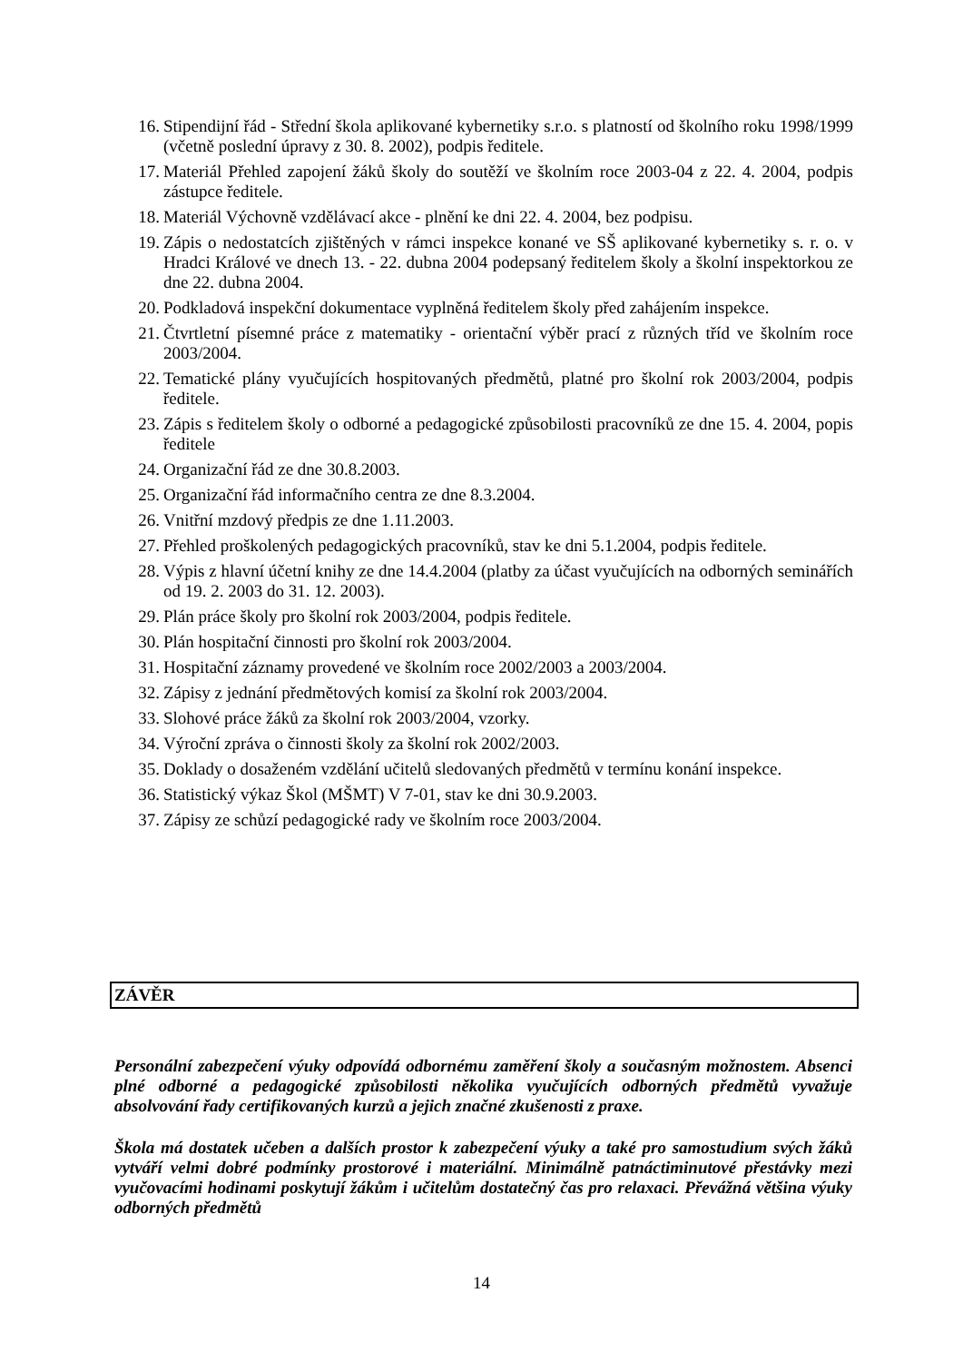16. Stipendijní řád - Střední škola aplikované kybernetiky s.r.o. s platností od školního roku 1998/1999 (včetně poslední úpravy z 30. 8. 2002), podpis ředitele.
17. Materiál Přehled zapojení žáků školy do soutěží ve školním roce 2003-04 z 22. 4. 2004, podpis zástupce ředitele.
18. Materiál Výchovně vzdělávací akce - plnění ke dni 22. 4. 2004, bez podpisu.
19. Zápis o nedostatcích zjištěných v rámci inspekce konané ve SŠ aplikované kybernetiky s. r. o. v Hradci Králové ve dnech 13. - 22. dubna 2004 podepsaný ředitelem školy a školní inspektorkou ze dne 22. dubna 2004.
20. Podkladová inspekční dokumentace vyplněná ředitelem školy před zahájením inspekce.
21. Čtvrtletní písemné práce z matematiky - orientační výběr prací z různých tříd ve školním roce 2003/2004.
22. Tematické plány vyučujících hospitovaných předmětů, platné pro školní rok 2003/2004, podpis ředitele.
23. Zápis s ředitelem školy o odborné a pedagogické způsobilosti pracovníků ze dne 15. 4. 2004, popis ředitele
24. Organizační řád ze dne 30.8.2003.
25. Organizační řád informačního centra ze dne 8.3.2004.
26. Vnitřní mzdový předpis ze dne 1.11.2003.
27. Přehled proškolených pedagogických pracovníků, stav ke dni 5.1.2004, podpis ředitele.
28. Výpis z hlavní účetní knihy ze dne 14.4.2004 (platby za účast vyučujících na odborných seminářích od 19. 2. 2003 do 31. 12. 2003).
29. Plán práce školy pro školní rok 2003/2004, podpis ředitele.
30. Plán hospitační činnosti pro školní rok 2003/2004.
31. Hospitační záznamy provedené ve školním roce 2002/2003 a 2003/2004.
32. Zápisy z jednání předmětových komisí za školní rok 2003/2004.
33. Slohové práce žáků za školní rok 2003/2004, vzorky.
34. Výroční zpráva o činnosti školy za školní rok 2002/2003.
35. Doklady o dosaženém vzdělání učitelů sledovaných předmětů v termínu konání inspekce.
36. Statistický výkaz Škol (MŠMT) V 7-01, stav ke dni 30.9.2003.
37. Zápisy ze schůzí pedagogické rady ve školním roce 2003/2004.
ZÁVĚR
Personální zabezpečení výuky odpovídá odbornému zaměření školy a současným možnostem. Absenci plné odborné a pedagogické způsobilosti několika vyučujících odborných předmětů vyvažuje absolvování řady certifikovaných kurzů a jejich značné zkušenosti z praxe.
Škola má dostatek učeben a dalších prostor k zabezpečení výuky a také pro samostudium svých žáků vytváří velmi dobré podmínky prostorové i materiální. Minimálně patnáctiminutové přestávky mezi vyučovacími hodinami poskytují žákům i učitelům dostatečný čas pro relaxaci. Převážná většina výuky odborných předmětů
14